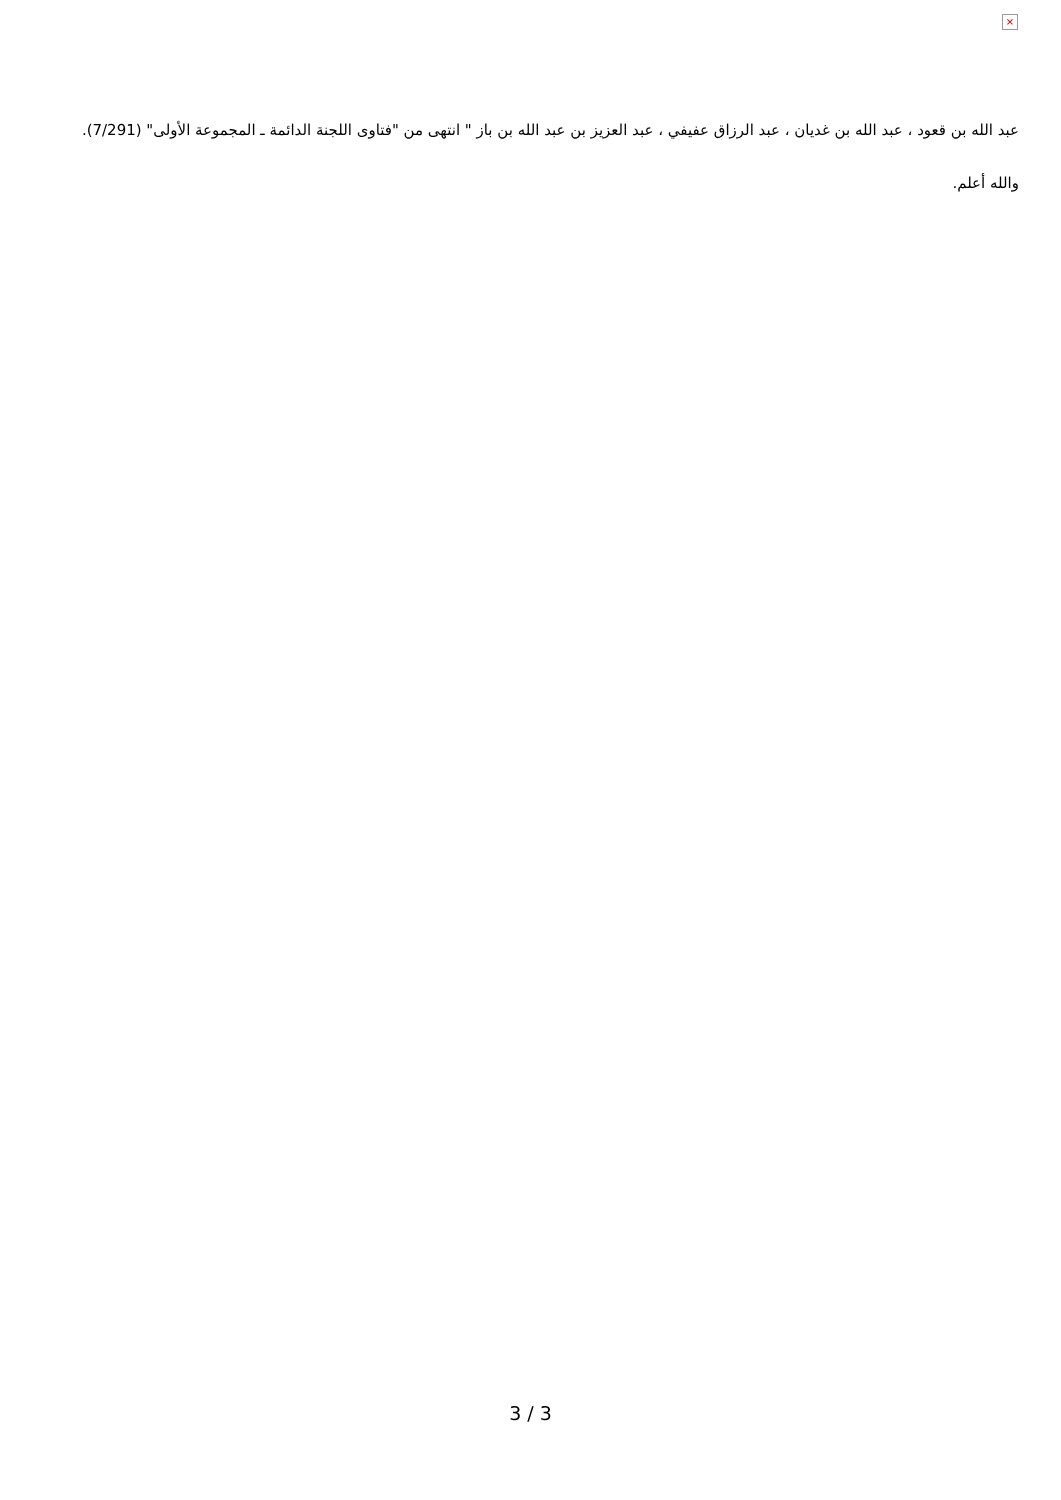×
عبد الله بن قعود ، عبد الله بن غديان ، عبد الرزاق عفيفي ، عبد العزيز بن عبد الله بن باز " انتهى من "فتاوى اللجنة الدائمة ـ المجموعة الأولى" (7/291).
والله أعلم.
3 / 3